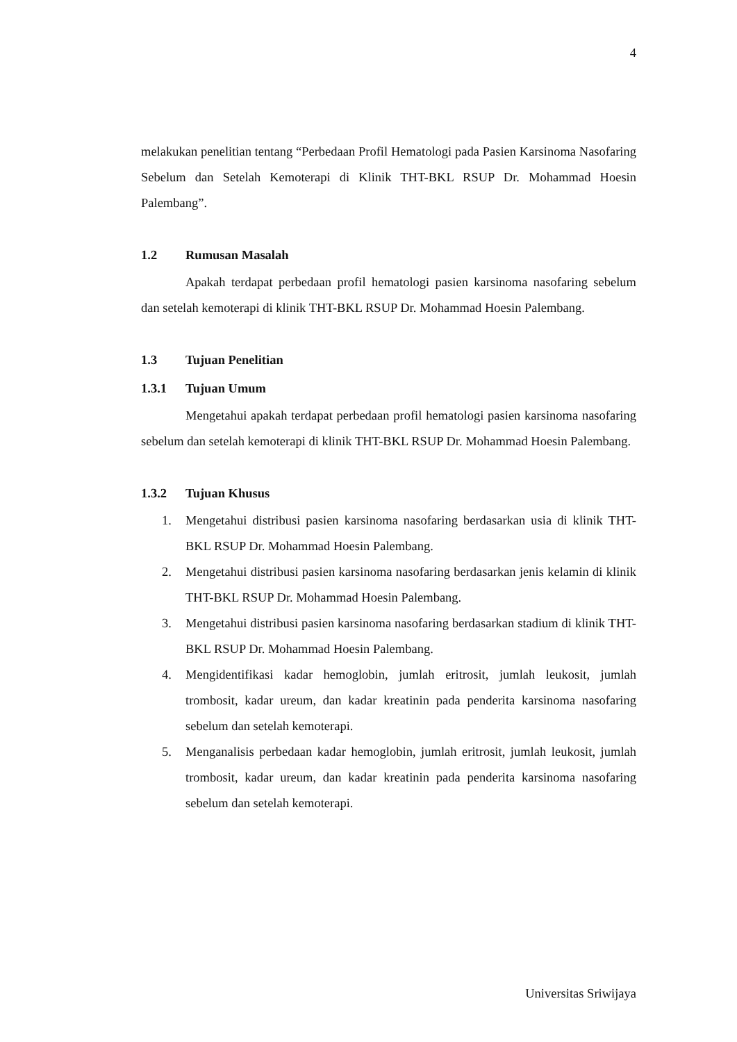4
melakukan penelitian tentang “Perbedaan Profil Hematologi pada Pasien Karsinoma Nasofaring Sebelum dan Setelah Kemoterapi di Klinik THT-BKL RSUP Dr. Mohammad Hoesin Palembang”.
1.2 Rumusan Masalah
Apakah terdapat perbedaan profil hematologi pasien karsinoma nasofaring sebelum dan setelah kemoterapi di klinik THT-BKL RSUP Dr. Mohammad Hoesin Palembang.
1.3 Tujuan Penelitian
1.3.1 Tujuan Umum
Mengetahui apakah terdapat perbedaan profil hematologi pasien karsinoma nasofaring sebelum dan setelah kemoterapi di klinik THT-BKL RSUP Dr. Mohammad Hoesin Palembang.
1.3.2 Tujuan Khusus
1. Mengetahui distribusi pasien karsinoma nasofaring berdasarkan usia di klinik THT-BKL RSUP Dr. Mohammad Hoesin Palembang.
2. Mengetahui distribusi pasien karsinoma nasofaring berdasarkan jenis kelamin di klinik THT-BKL RSUP Dr. Mohammad Hoesin Palembang.
3. Mengetahui distribusi pasien karsinoma nasofaring berdasarkan stadium di klinik THT-BKL RSUP Dr. Mohammad Hoesin Palembang.
4. Mengidentifikasi kadar hemoglobin, jumlah eritrosit, jumlah leukosit, jumlah trombosit, kadar ureum, dan kadar kreatinin pada penderita karsinoma nasofaring sebelum dan setelah kemoterapi.
5. Menganalisis perbedaan kadar hemoglobin, jumlah eritrosit, jumlah leukosit, jumlah trombosit, kadar ureum, dan kadar kreatinin pada penderita karsinoma nasofaring sebelum dan setelah kemoterapi.
Universitas Sriwijaya